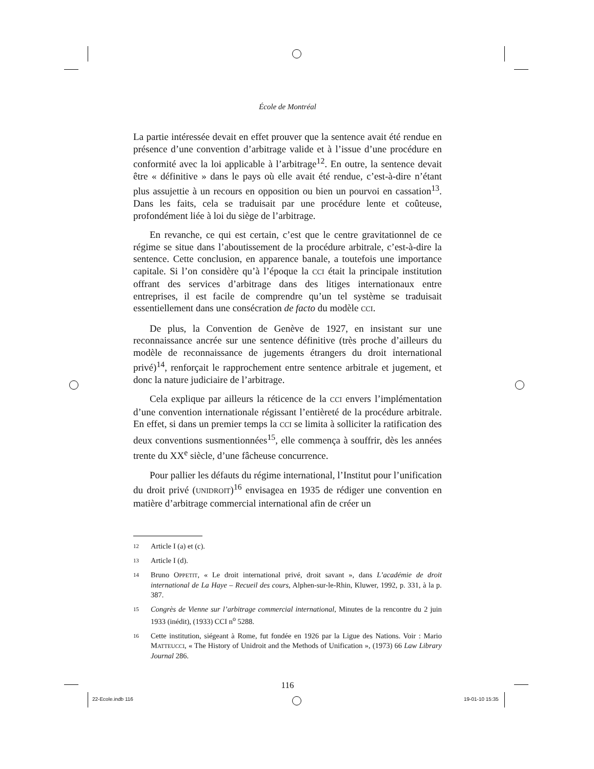École de Montréal
La partie intéressée devait en effet prouver que la sentence avait été rendue en présence d’une convention d’arbitrage valide et à l’issue d’une procédure en conformité avec la loi applicable à l’arbitrage<sup>12</sup>. En outre, la sentence devait être « définitive » dans le pays où elle avait été rendue, c’est-à-dire n’étant plus assujettie à un recours en opposition ou bien un pourvoi en cassation<sup>13</sup>. Dans les faits, cela se traduisait par une procédure lente et coûteuse, profondément liée à loi du siège de l’arbitrage.
En revanche, ce qui est certain, c’est que le centre gravitationnel de ce régime se situe dans l’aboutissement de la procédure arbitrale, c’est-à-dire la sentence. Cette conclusion, en apparence banale, a toutefois une importance capitale. Si l’on considère qu’à l’époque la CCI était la principale institution offrant des services d’arbitrage dans des litiges internationaux entre entreprises, il est facile de comprendre qu’un tel système se traduisait essentiellement dans une consécration de facto du modèle CCI.
De plus, la Convention de Genève de 1927, en insistant sur une reconnaissance ancrée sur une sentence définitive (très proche d’ailleurs du modèle de reconnaissance de jugements étrangers du droit international privé)<sup>14</sup>, renforçait le rapprochement entre sentence arbitrale et jugement, et donc la nature judiciaire de l’arbitrage.
Cela explique par ailleurs la réticence de la CCI envers l’implémentation d’une convention internationale régissant l’entièreté de la procédure arbitrale. En effet, si dans un premier temps la CCI se limita à solliciter la ratification des deux conventions susmentionnées<sup>15</sup>, elle commença à souffrir, dès les années trente du XX<sup>e</sup> siècle, d’une fâcheuse concurrence.
Pour pallier les défauts du régime international, l’Institut pour l’unification du droit privé (UNIDROIT)<sup>16</sup> envisagea en 1935 de rédiger une convention en matière d’arbitrage commercial international afin de créer un
12 Article I (a) et (c).
13 Article I (d).
14 Bruno OPPETIT, « Le droit international privé, droit savant », dans L’académie de droit international de La Haye – Recueil des cours, Alphen-sur-le-Rhin, Kluwer, 1992, p. 331, à la p. 387.
15 Congrès de Vienne sur l’arbitrage commercial international, Minutes de la rencontre du 2 juin 1933 (inédit), (1933) CCI n<sup>o</sup> 5288.
16 Cette institution, siégeant à Rome, fut fondée en 1926 par la Ligue des Nations. Voir : Mario MATTEUCCI, « The History of Unidroit and the Methods of Unification », (1973) 66 Law Library Journal 286.
116
22-Ecole.indb 116 19-01-10 15:35